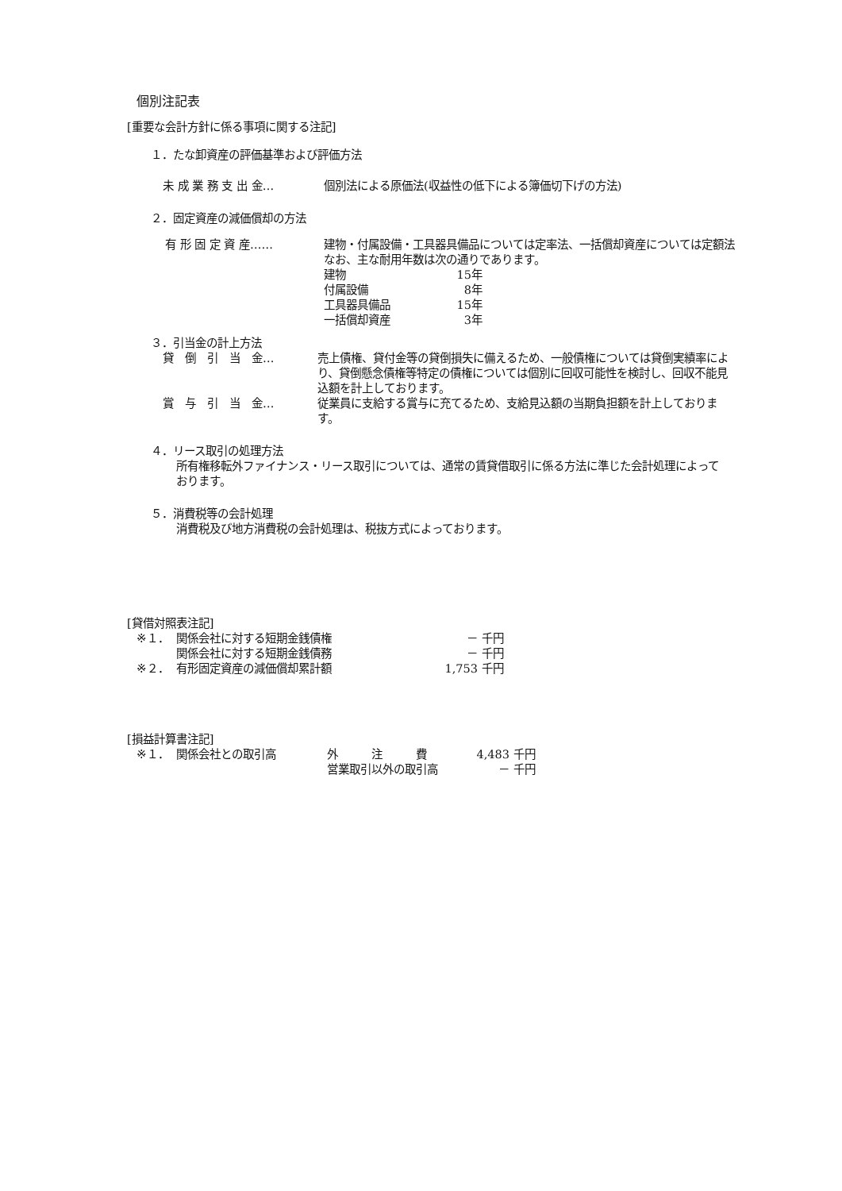個別注記表
[重要な会計方針に係る事項に関する注記]
１．たな卸資産の評価基準および評価方法
| 未 成 業 務 支 出 金… | 個別法による原価法(収益性の低下による簿価切下げの方法) |
２．固定資産の減価償却の方法
| 有 形 固 定 資 産…… | 建物・付属設備・工具器具備品については定率法、一括償却資産については定額法 なお、主な耐用年数は次の通りであります。 / 建物 / 15年 / / 付属設備 / 8年 / / 工具器具備品 / 15年 / / 一括償却資産 / 3年 / |
３．引当金の計上方法
| 貸 倒 引 当 金… | 売上債権、貸付金等の貸倒損失に備えるため、一般債権については貸倒実績率により、貸倒懸念債権等特定の債権については個別に回収可能性を検討し、回収不能見込額を計上しております。 |
| 賞 与 引 当 金… | 従業員に支給する賞与に充てるため、支給見込額の当期負担額を計上しております。 |
４．リース取引の処理方法
所有権移転外ファイナンス・リース取引については、通常の賃貸借取引に係る方法に準じた会計処理によっております。
５．消費税等の会計処理
消費税及び地方消費税の会計処理は、税抜方式によっております。
[貸借対照表注記]
| ※１． | 関係会社に対する短期金銭債権 | － | 千円 |
| | 関係会社に対する短期金銭債務 | － | 千円 |
| ※２． | 有形固定資産の減価償却累計額 | 1,753 | 千円 |
[損益計算書注記]
| ※１． | 関係会社との取引高 | 外 注 費 | 4,483 | 千円 |
| | | 営業取引以外の取引高 | － | 千円 |